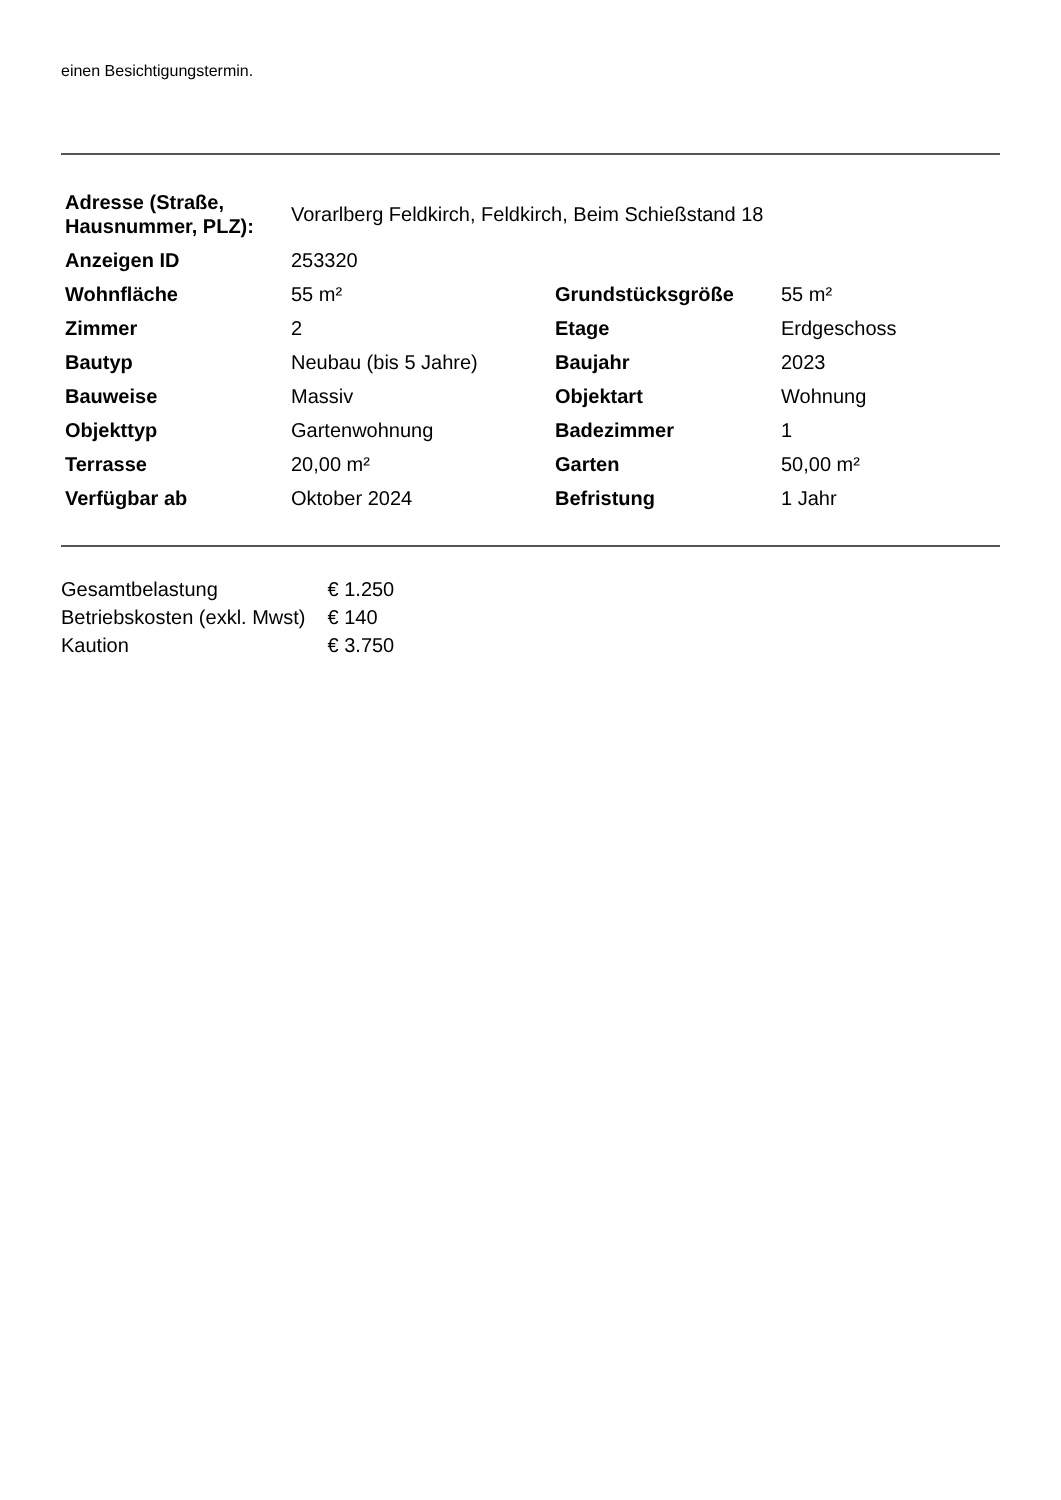einen Besichtigungstermin.
| Adresse (Straße, Hausnummer, PLZ): | Vorarlberg Feldkirch, Feldkirch, Beim Schießstand 18 | | |
| Anzeigen ID | 253320 | | |
| Wohnfläche | 55 m² | Grundstücksgröße | 55 m² |
| Zimmer | 2 | Etage | Erdgeschoss |
| Bautyp | Neubau (bis 5 Jahre) | Baujahr | 2023 |
| Bauweise | Massiv | Objektart | Wohnung |
| Objekttyp | Gartenwohnung | Badezimmer | 1 |
| Terrasse | 20,00 m² | Garten | 50,00 m² |
| Verfügbar ab | Oktober 2024 | Befristung | 1 Jahr |
| Gesamtbelastung | € 1.250 |
| Betriebskosten (exkl. Mwst) | € 140 |
| Kaution | € 3.750 |